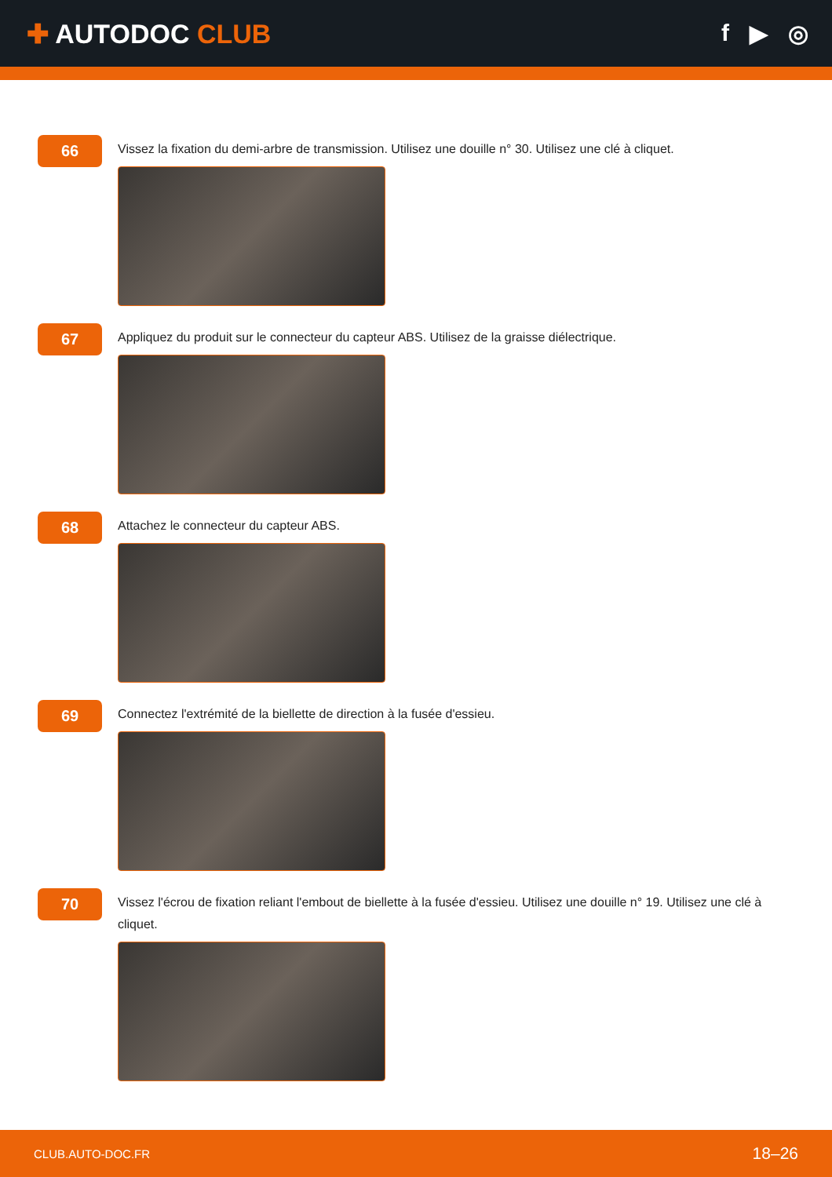✚ AUTODOC CLUB f ▶ ◎
66
Vissez la fixation du demi-arbre de transmission. Utilisez une douille n° 30. Utilisez une clé à cliquet.
67
Appliquez du produit sur le connecteur du capteur ABS. Utilisez de la graisse diélectrique.
68
Attachez le connecteur du capteur ABS.
69
Connectez l'extrémité de la biellette de direction à la fusée d'essieu.
70
Vissez l'écrou de fixation reliant l'embout de biellette à la fusée d'essieu. Utilisez une douille n° 19. Utilisez une clé à cliquet.
CLUB.AUTO-DOC.FR 18–26